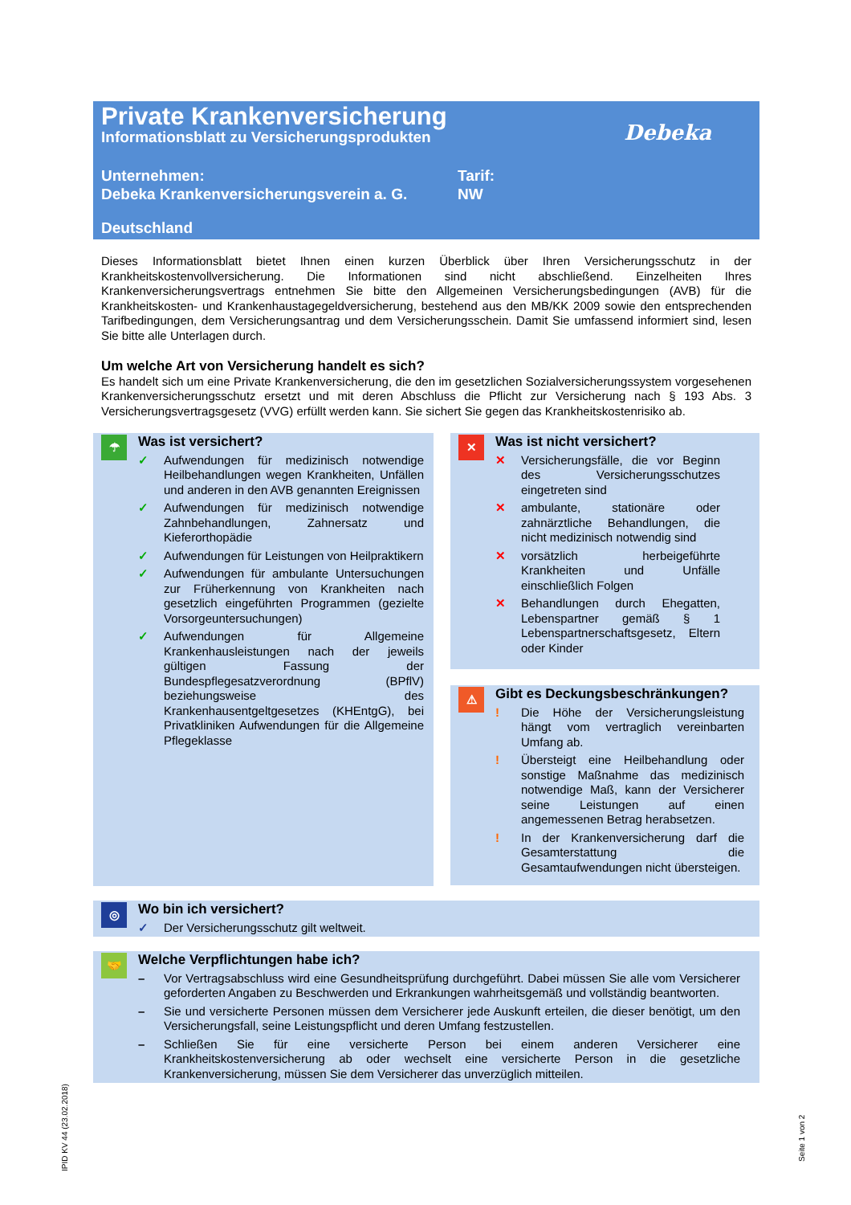Private Krankenversicherung
Informationsblatt zu Versicherungsprodukten
Debeka
Unternehmen:
Debeka Krankenversicherungsverein a. G.
Tarif:
NW
Deutschland
Dieses Informationsblatt bietet Ihnen einen kurzen Überblick über Ihren Versicherungsschutz in der Krankheitskostenvollversicherung. Die Informationen sind nicht abschließend. Einzelheiten Ihres Krankenversicherungsvertrags entnehmen Sie bitte den Allgemeinen Versicherungsbedingungen (AVB) für die Krankheitskosten- und Krankenhaustagegeldversicherung, bestehend aus den MB/KK 2009 sowie den entsprechenden Tarifbedingungen, dem Versicherungsantrag und dem Versicherungsschein. Damit Sie umfassend informiert sind, lesen Sie bitte alle Unterlagen durch.
Um welche Art von Versicherung handelt es sich?
Es handelt sich um eine Private Krankenversicherung, die den im gesetzlichen Sozialversicherungssystem vorgesehenen Krankenversicherungsschutz ersetzt und mit deren Abschluss die Pflicht zur Versicherung nach § 193 Abs. 3 Versicherungsvertragsgesetz (VVG) erfüllt werden kann. Sie sichert Sie gegen das Krankheitskostenrisiko ab.
☂
Was ist versichert?
✓ Aufwendungen für medizinisch notwendige Heilbehandlungen wegen Krankheiten, Unfällen und anderen in den AVB genannten Ereignissen
✓ Aufwendungen für medizinisch notwendige Zahnbehandlungen, Zahnersatz und Kieferorthopädie
✓ Aufwendungen für Leistungen von Heilpraktikern
✓ Aufwendungen für ambulante Untersuchungen zur Früherkennung von Krankheiten nach gesetzlich eingeführten Programmen (gezielte Vorsorgeuntersuchungen)
✓ Aufwendungen für Allgemeine Krankenhausleistungen nach der jeweils gültigen Fassung der Bundespflegesatzverordnung (BPflV) beziehungsweise des Krankenhausentgeltgesetzes (KHEntgG), bei Privatkliniken Aufwendungen für die Allgemeine Pflegeklasse
✕
Was ist nicht versichert?
✕ Versicherungsfälle, die vor Beginn des Versicherungsschutzes eingetreten sind
✕ ambulante, stationäre oder zahnärztliche Behandlungen, die nicht medizinisch notwendig sind
✕ vorsätzlich herbeigeführte Krankheiten und Unfälle einschließlich Folgen
✕ Behandlungen durch Ehegatten, Lebenspartner gemäß § 1 Lebenspartnerschaftsgesetz, Eltern oder Kinder
⚠
Gibt es Deckungsbeschränkungen?
! Die Höhe der Versicherungsleistung hängt vom vertraglich vereinbarten Umfang ab.
! Übersteigt eine Heilbehandlung oder sonstige Maßnahme das medizinisch notwendige Maß, kann der Versicherer seine Leistungen auf einen angemessenen Betrag herabsetzen.
! In der Krankenversicherung darf die Gesamterstattung die Gesamtaufwendungen nicht übersteigen.
◎
Wo bin ich versichert?
✓ Der Versicherungsschutz gilt weltweit.
🤝
Welche Verpflichtungen habe ich?
– Vor Vertragsabschluss wird eine Gesundheitsprüfung durchgeführt. Dabei müssen Sie alle vom Versicherer geforderten Angaben zu Beschwerden und Erkrankungen wahrheitsgemäß und vollständig beantworten.
– Sie und versicherte Personen müssen dem Versicherer jede Auskunft erteilen, die dieser benötigt, um den Versicherungsfall, seine Leistungspflicht und deren Umfang festzustellen.
– Schließen Sie für eine versicherte Person bei einem anderen Versicherer eine Krankheitskostenversicherung ab oder wechselt eine versicherte Person in die gesetzliche Krankenversicherung, müssen Sie dem Versicherer das unverzüglich mitteilen.
IPID KV 44 (23.02.2018)
Seite 1 von 2